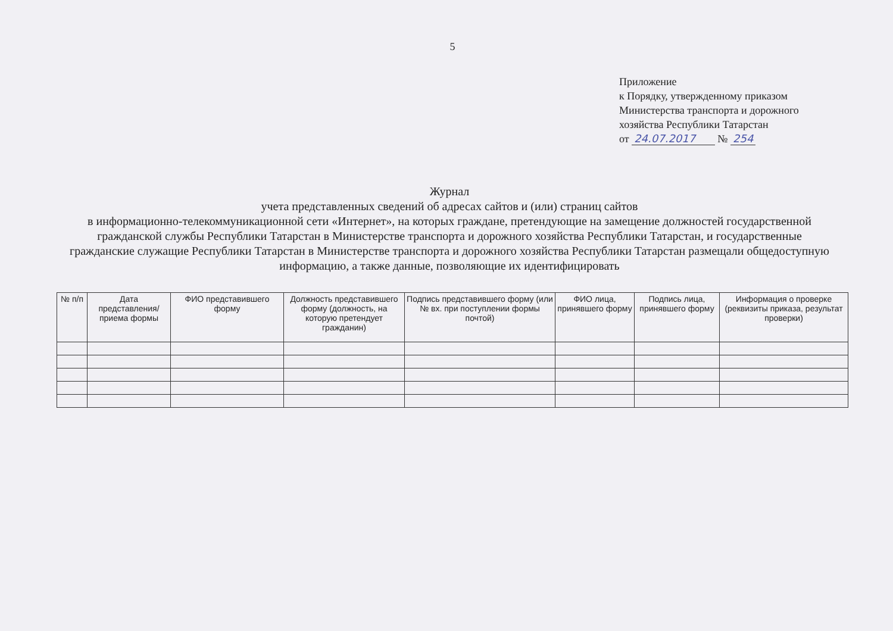5
Приложение
к Порядку, утвержденному приказом
Министерства транспорта и дорожного
хозяйства Республики Татарстан
от 24.07.2017 № 254
Журнал
учета представленных сведений об адресах сайтов и (или) страниц сайтов
в информационно-телекоммуникационной сети «Интернет», на которых граждане, претендующие на замещение должностей государственной гражданской службы Республики Татарстан в Министерстве транспорта и дорожного хозяйства Республики Татарстан, и государственные гражданские служащие Республики Татарстан в Министерстве транспорта и дорожного хозяйства Республики Татарстан размещали общедоступную информацию, а также данные, позволяющие их идентифицировать
| № п/п | Дата представления/ приема формы | ФИО представившего форму | Должность представившего форму (должность, на которую претендует гражданин) | Подпись представившего форму (или № вх. при поступлении формы почтой) | ФИО лица, принявшего форму | Подпись лица, принявшего форму | Информация о проверке (реквизиты приказа, результат проверки) |
| --- | --- | --- | --- | --- | --- | --- | --- |